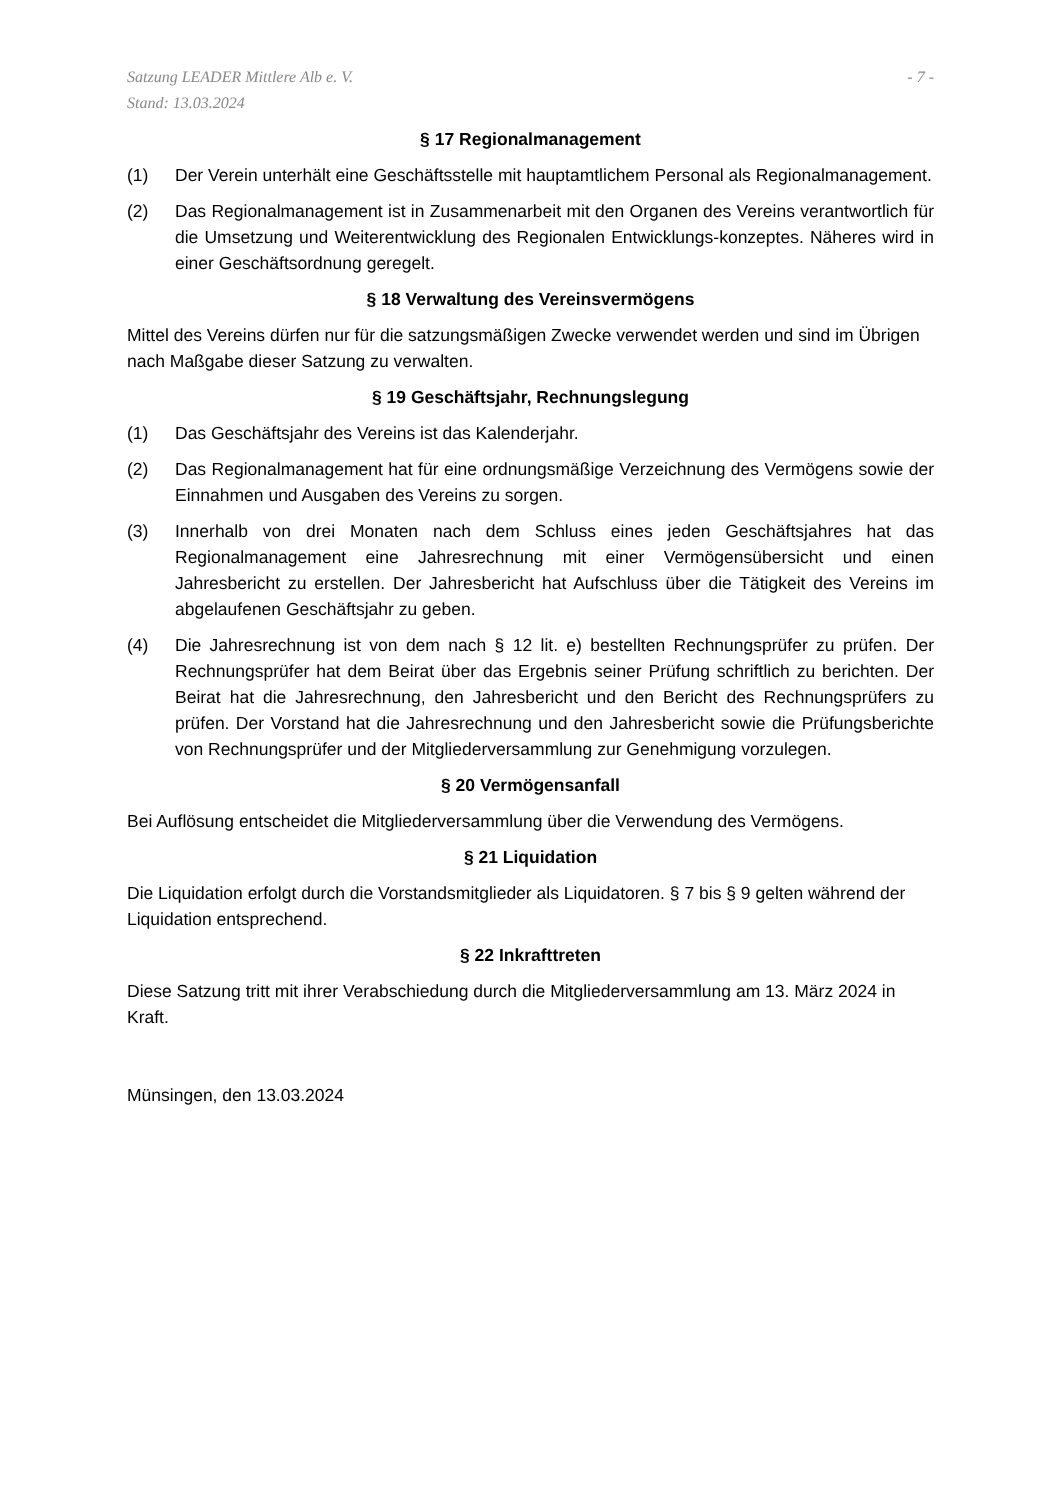Satzung LEADER Mittlere Alb e. V.
Stand: 13.03.2024
- 7 -
§ 17 Regionalmanagement
(1) Der Verein unterhält eine Geschäftsstelle mit hauptamtlichem Personal als Regionalmanagement.
(2) Das Regionalmanagement ist in Zusammenarbeit mit den Organen des Vereins verantwortlich für die Umsetzung und Weiterentwicklung des Regionalen Entwicklungs-konzeptes. Näheres wird in einer Geschäftsordnung geregelt.
§ 18 Verwaltung des Vereinsvermögens
Mittel des Vereins dürfen nur für die satzungsmäßigen Zwecke verwendet werden und sind im Übrigen nach Maßgabe dieser Satzung zu verwalten.
§ 19 Geschäftsjahr, Rechnungslegung
(1) Das Geschäftsjahr des Vereins ist das Kalenderjahr.
(2) Das Regionalmanagement hat für eine ordnungsmäßige Verzeichnung des Vermögens sowie der Einnahmen und Ausgaben des Vereins zu sorgen.
(3) Innerhalb von drei Monaten nach dem Schluss eines jeden Geschäftsjahres hat das Regionalmanagement eine Jahresrechnung mit einer Vermögensübersicht und einen Jahresbericht zu erstellen. Der Jahresbericht hat Aufschluss über die Tätigkeit des Vereins im abgelaufenen Geschäftsjahr zu geben.
(4) Die Jahresrechnung ist von dem nach § 12 lit. e) bestellten Rechnungsprüfer zu prüfen. Der Rechnungsprüfer hat dem Beirat über das Ergebnis seiner Prüfung schriftlich zu berichten. Der Beirat hat die Jahresrechnung, den Jahresbericht und den Bericht des Rechnungsprüfers zu prüfen. Der Vorstand hat die Jahresrechnung und den Jahresbericht sowie die Prüfungsberichte von Rechnungsprüfer und der Mitgliederversammlung zur Genehmigung vorzulegen.
§ 20 Vermögensanfall
Bei Auflösung entscheidet die Mitgliederversammlung über die Verwendung des Vermögens.
§ 21 Liquidation
Die Liquidation erfolgt durch die Vorstandsmitglieder als Liquidatoren. § 7 bis § 9 gelten während der Liquidation entsprechend.
§ 22 Inkrafttreten
Diese Satzung tritt mit ihrer Verabschiedung durch die Mitgliederversammlung am 13. März 2024 in Kraft.
Münsingen, den 13.03.2024